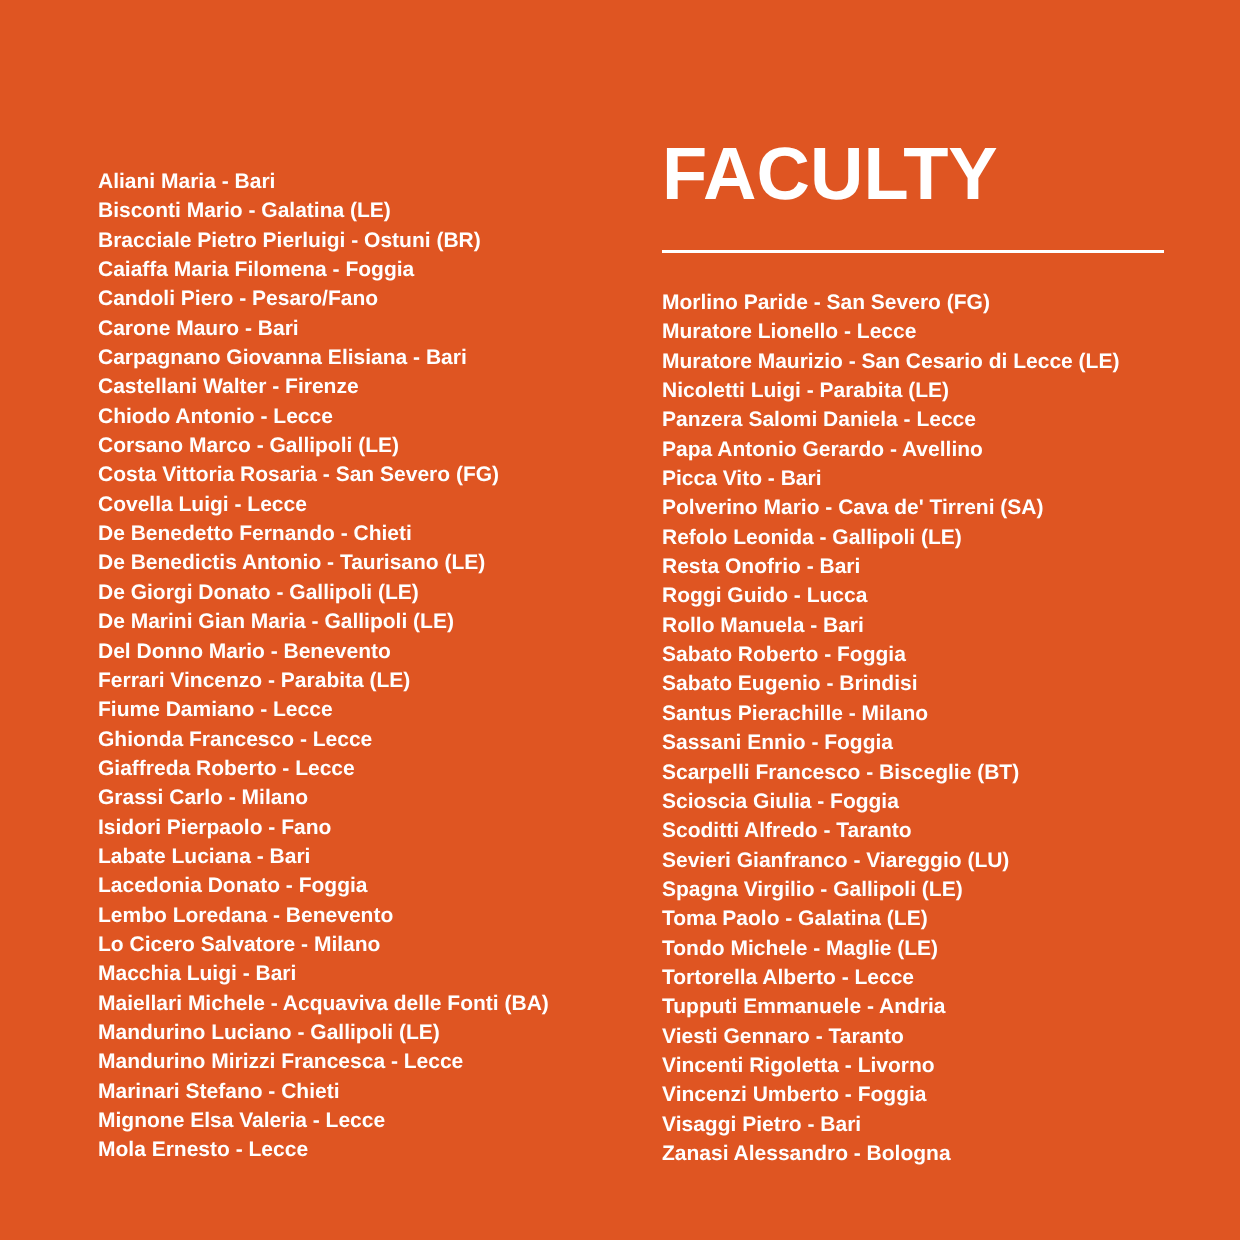Aliani Maria - Bari
Bisconti Mario - Galatina (LE)
Bracciale Pietro Pierluigi - Ostuni (BR)
Caiaffa Maria Filomena - Foggia
Candoli Piero - Pesaro/Fano
Carone Mauro - Bari
Carpagnano Giovanna Elisiana - Bari
Castellani Walter - Firenze
Chiodo Antonio - Lecce
Corsano Marco - Gallipoli (LE)
Costa Vittoria Rosaria - San Severo (FG)
Covella Luigi - Lecce
De Benedetto Fernando - Chieti
De Benedictis Antonio - Taurisano (LE)
De Giorgi Donato - Gallipoli (LE)
De Marini Gian Maria - Gallipoli (LE)
Del Donno Mario - Benevento
Ferrari Vincenzo - Parabita (LE)
Fiume Damiano - Lecce
Ghionda Francesco - Lecce
Giaffreda Roberto - Lecce
Grassi Carlo - Milano
Isidori Pierpaolo - Fano
Labate Luciana - Bari
Lacedonia Donato - Foggia
Lembo Loredana - Benevento
Lo Cicero Salvatore - Milano
Macchia Luigi - Bari
Maiellari Michele - Acquaviva delle Fonti (BA)
Mandurino Luciano - Gallipoli (LE)
Mandurino Mirizzi Francesca - Lecce
Marinari Stefano - Chieti
Mignone Elsa Valeria - Lecce
Mola Ernesto - Lecce
FACULTY
Morlino Paride - San Severo (FG)
Muratore Lionello - Lecce
Muratore Maurizio - San Cesario di Lecce (LE)
Nicoletti Luigi - Parabita (LE)
Panzera Salomi Daniela - Lecce
Papa Antonio Gerardo - Avellino
Picca Vito - Bari
Polverino Mario - Cava de' Tirreni (SA)
Refolo Leonida - Gallipoli (LE)
Resta Onofrio - Bari
Roggi Guido - Lucca
Rollo Manuela - Bari
Sabato Roberto - Foggia
Sabato Eugenio - Brindisi
Santus Pierachille - Milano
Sassani Ennio - Foggia
Scarpelli Francesco - Bisceglie (BT)
Scioscia Giulia - Foggia
Scoditti Alfredo - Taranto
Sevieri Gianfranco - Viareggio (LU)
Spagna Virgilio - Gallipoli (LE)
Toma Paolo - Galatina (LE)
Tondo Michele - Maglie (LE)
Tortorella Alberto - Lecce
Tupputi Emmanuele - Andria
Viesti Gennaro - Taranto
Vincenti Rigoletta - Livorno
Vincenzi Umberto - Foggia
Visaggi Pietro - Bari
Zanasi Alessandro - Bologna